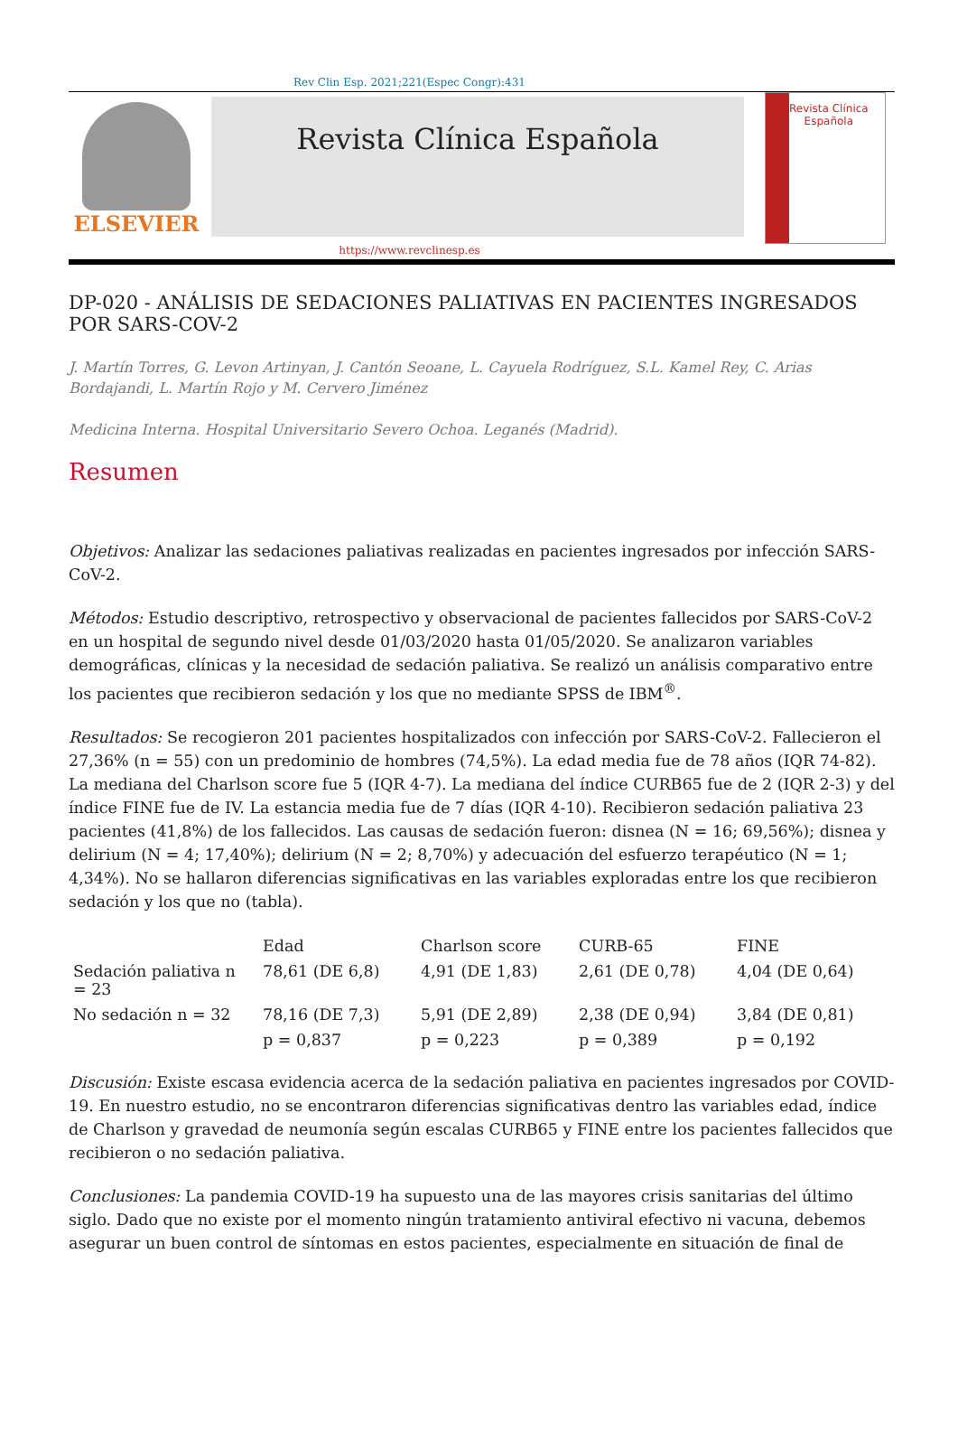Rev Clin Esp. 2021;221(Espec Congr):431
ELSEVIER
Revista Clínica Española
Revista Clínica
Española
https://www.revclinesp.es
DP-020 - ANÁLISIS DE SEDACIONES PALIATIVAS EN PACIENTES INGRESADOS POR SARS-COV-2
J. Martín Torres, G. Levon Artinyan, J. Cantón Seoane, L. Cayuela Rodríguez, S.L. Kamel Rey, C. Arias Bordajandi, L. Martín Rojo y M. Cervero Jiménez
Medicina Interna. Hospital Universitario Severo Ochoa. Leganés (Madrid).
Resumen
Objetivos: Analizar las sedaciones paliativas realizadas en pacientes ingresados por infección SARS-CoV-2.
Métodos: Estudio descriptivo, retrospectivo y observacional de pacientes fallecidos por SARS-CoV-2 en un hospital de segundo nivel desde 01/03/2020 hasta 01/05/2020. Se analizaron variables demográficas, clínicas y la necesidad de sedación paliativa. Se realizó un análisis comparativo entre los pacientes que recibieron sedación y los que no mediante SPSS de IBM<sup>®</sup>.
Resultados: Se recogieron 201 pacientes hospitalizados con infección por SARS-CoV-2. Fallecieron el 27,36% (n = 55) con un predominio de hombres (74,5%). La edad media fue de 78 años (IQR 74-82). La mediana del Charlson score fue 5 (IQR 4-7). La mediana del índice CURB65 fue de 2 (IQR 2-3) y del índice FINE fue de IV. La estancia media fue de 7 días (IQR 4-10). Recibieron sedación paliativa 23 pacientes (41,8%) de los fallecidos. Las causas de sedación fueron: disnea (N = 16; 69,56%); disnea y delirium (N = 4; 17,40%); delirium (N = 2; 8,70%) y adecuación del esfuerzo terapéutico (N = 1; 4,34%). No se hallaron diferencias significativas en las variables exploradas entre los que recibieron sedación y los que no (tabla).
| | Edad | Charlson score | CURB-65 | FINE |
| --- | --- | --- | --- | --- |
| Sedación paliativa n = 23 | 78,61 (DE 6,8) | 4,91 (DE 1,83) | 2,61 (DE 0,78) | 4,04 (DE 0,64) |
| No sedación n = 32 | 78,16 (DE 7,3) | 5,91 (DE 2,89) | 2,38 (DE 0,94) | 3,84 (DE 0,81) |
| | p = 0,837 | p = 0,223 | p = 0,389 | p = 0,192 |
Discusión: Existe escasa evidencia acerca de la sedación paliativa en pacientes ingresados por COVID-19. En nuestro estudio, no se encontraron diferencias significativas dentro las variables edad, índice de Charlson y gravedad de neumonía según escalas CURB65 y FINE entre los pacientes fallecidos que recibieron o no sedación paliativa.
Conclusiones: La pandemia COVID-19 ha supuesto una de las mayores crisis sanitarias del último siglo. Dado que no existe por el momento ningún tratamiento antiviral efectivo ni vacuna, debemos asegurar un buen control de síntomas en estos pacientes, especialmente en situación de final de